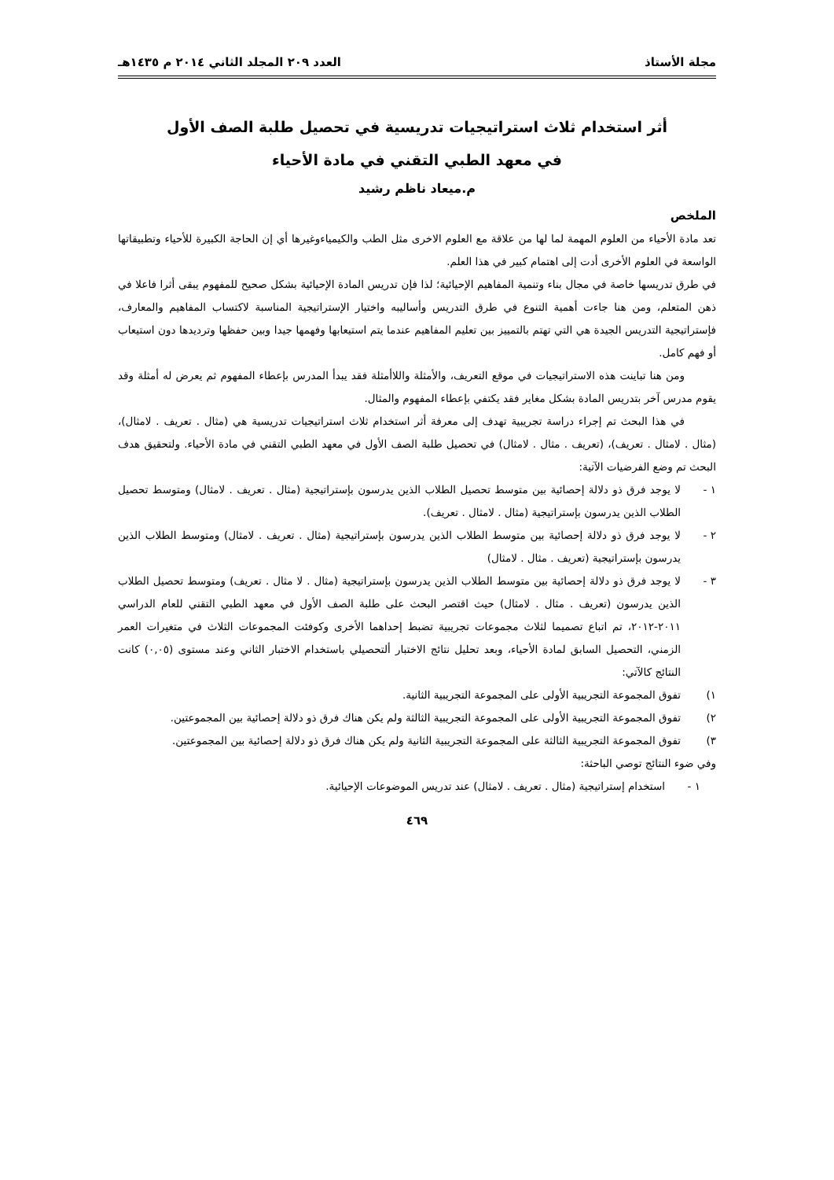مجلة الأستاذ العدد ٢٠٩ المجلد الثاني ٢٠١٤ م ١٤٣٥هـ
أثر استخدام ثلاث استراتيجيات تدريسية في تحصيل طلبة الصف الأول
في معهد الطبي التقني في مادة الأحياء
م.ميعاد ناظم رشيد
الملخص
تعد مادة الأحياء من العلوم المهمة لما لها من علاقة مع العلوم الاخرى مثل الطب والكيمياءوغيرها أي إن الحاجة الكبيرة للأحياء وتطبيقاتها الواسعة في العلوم الأخرى أدت إلى اهتمام كبير في هذا العلم.
في طرق تدريسها خاصة في مجال بناء وتنمية المفاهيم الإحيائية؛ لذا فإن تدريس المادة الإحيائية بشكل صحيح للمفهوم يبقى أثرا فاعلا في ذهن المتعلم، ومن هنا جاءت أهمية التنوع في طرق التدريس وأساليبه واختيار الإستراتيجية المناسبة لاكتساب المفاهيم والمعارف، فإستراتيجية التدريس الجيدة هي التي تهتم بالتمييز بين تعليم المفاهيم عندما يتم استيعابها وفهمها جيدا وبين حفظها وترديدها دون استيعاب أو فهم كامل.
ومن هنا تباينت هذه الاستراتيجيات في موقع التعريف، والأمثلة واللاأمثلة فقد يبدأ المدرس بإعطاء المفهوم ثم يعرض له أمثلة وقد يقوم مدرس آخر بتدريس المادة بشكل مغاير فقد يكتفي بإعطاء المفهوم والمثال.
في هذا البحث تم إجراء دراسة تجريبية تهدف إلى معرفة أثر استخدام ثلاث استراتيجيات تدريسية هي (مثال . تعريف . لامثال)، (مثال . لامثال . تعريف)، (تعريف . مثال . لامثال) في تحصيل طلبة الصف الأول في معهد الطبي التقني في مادة الأحياء. ولتحقيق هدف البحث تم وضع الفرضيات الآتية:
١ -لا يوجد فرق ذو دلالة إحصائية بين متوسط تحصيل الطلاب الذين يدرسون بإستراتيجية (مثال . تعريف . لامثال) ومتوسط تحصيل الطلاب الذين يدرسون بإستراتيجية (مثال . لامثال . تعريف).
٢ -لا يوجد فرق ذو دلالة إحصائية بين متوسط الطلاب الذين يدرسون بإستراتيجية (مثال . تعريف . لامثال) ومتوسط الطلاب الذين يدرسون بإستراتيجية (تعريف . مثال . لامثال)
٣ -لا يوجد فرق ذو دلالة إحصائية بين متوسط الطلاب الذين يدرسون بإستراتيجية (مثال . لا مثال . تعريف) ومتوسط تحصيل الطلاب الذين يدرسون (تعريف . مثال . لامثال) حيث اقتصر البحث على طلبة الصف الأول في معهد الطبي التقني للعام الدراسي ٢٠١١-٢٠١٢، تم اتباع تصميما لثلاث مجموعات تجريبية تضبط إحداهما الأخرى وكوفئت المجموعات الثلاث في متغيرات العمر الزمني، التحصيل السابق لمادة الأحياء، وبعد تحليل نتائج الاختبار ألتحصيلي باستخدام الاختبار الثاني وعند مستوى (٠,٠٥) كانت النتائج كالآتي:
١) تفوق المجموعة التجريبية الأولى على المجموعة التجريبية الثانية.
٢) تفوق المجموعة التجريبية الأولى على المجموعة التجريبية الثالثة ولم يكن هناك فرق ذو دلالة إحصائية بين المجموعتين.
٣) تفوق المجموعة التجريبية الثالثة على المجموعة التجريبية الثانية ولم يكن هناك فرق ذو دلالة إحصائية بين المجموعتين.
وفي ضوء النتائج توصي الباحثة:
١ -استخدام إستراتيجية (مثال . تعريف . لامثال) عند تدريس الموضوعات الإحيائية.
٤٦٩